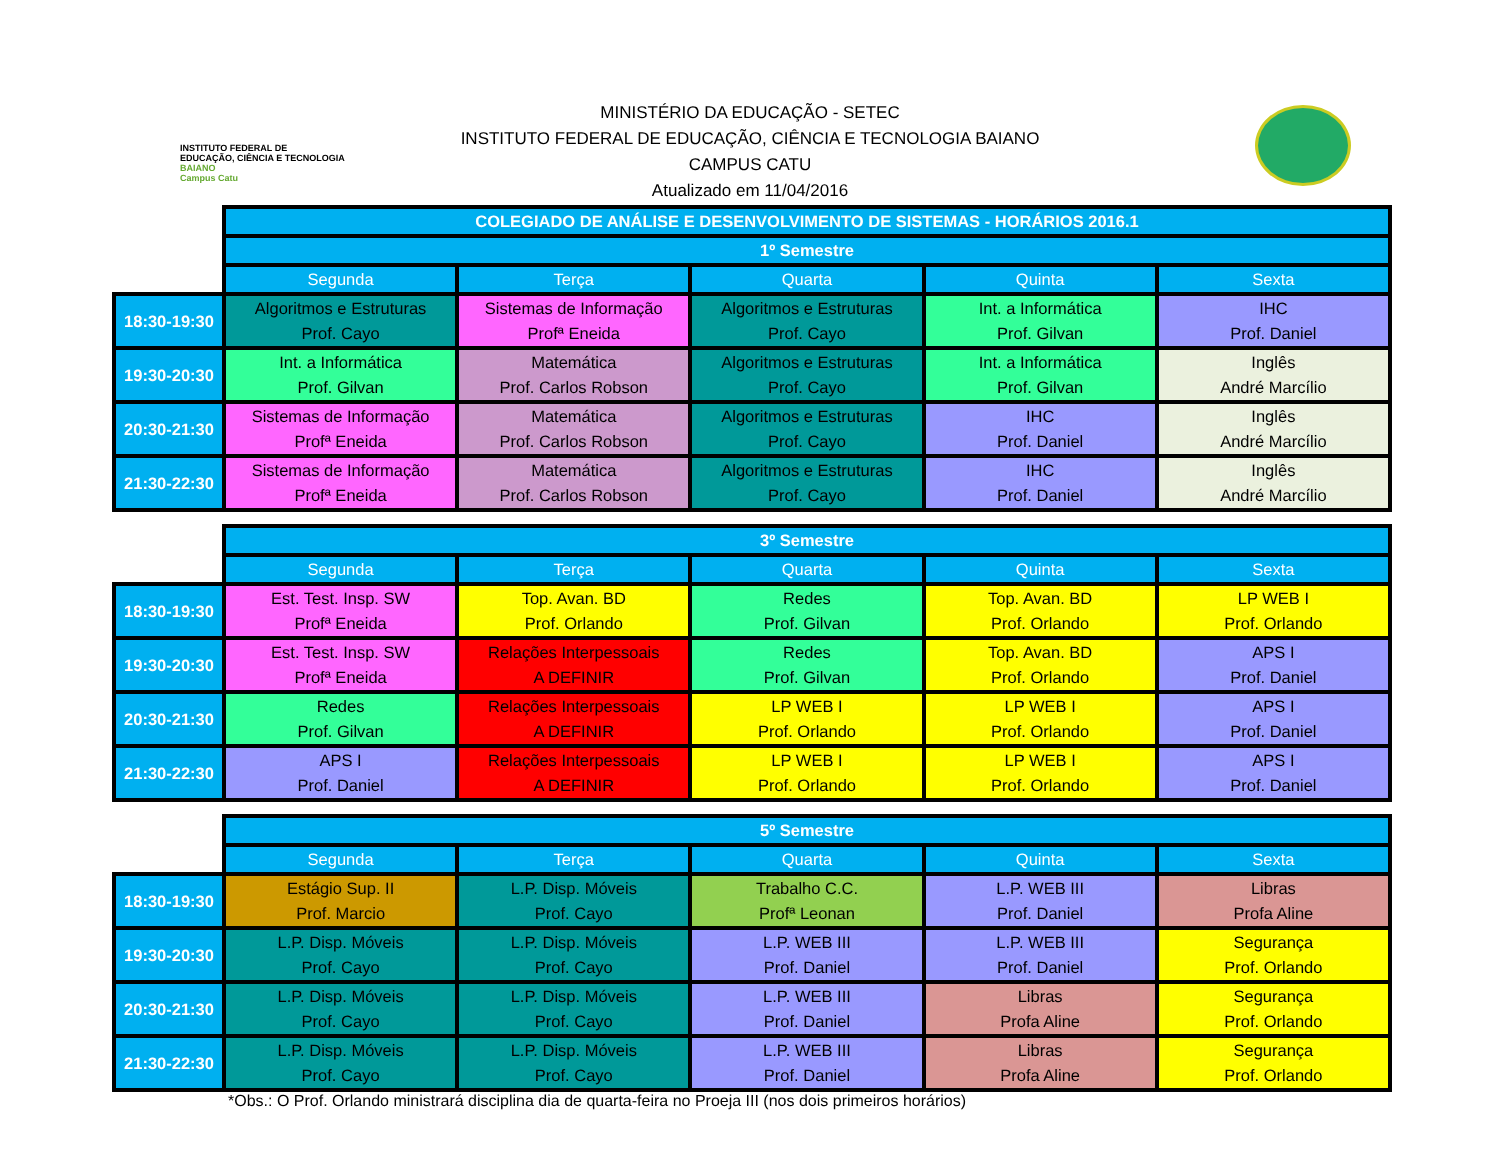INSTITUTO FEDERAL DE
EDUCAÇÃO, CIÊNCIA E TECNOLOGIA
BAIANO
Campus Catu
MINISTÉRIO DA EDUCAÇÃO - SETEC
INSTITUTO FEDERAL DE EDUCAÇÃO, CIÊNCIA E TECNOLOGIA BAIANO
CAMPUS CATU
Atualizado em 11/04/2016
| | COLEGIADO DE ANÁLISE E DESENVOLVIMENTO DE SISTEMAS - HORÁRIOS 2016.1 | | | | |
| | 1º Semestre | | | | |
| | Segunda | Terça | Quarta | Quinta | Sexta |
| 18:30-19:30 | Algoritmos e Estruturas Prof. Cayo | Sistemas de Informação Profª Eneida | Algoritmos e Estruturas Prof. Cayo | Int. a Informática Prof. Gilvan | IHC Prof. Daniel |
| 19:30-20:30 | Int. a Informática Prof. Gilvan | Matemática Prof. Carlos Robson | Algoritmos e Estruturas Prof. Cayo | Int. a Informática Prof. Gilvan | Inglês André Marcílio |
| 20:30-21:30 | Sistemas de Informação Profª Eneida | Matemática Prof. Carlos Robson | Algoritmos e Estruturas Prof. Cayo | IHC Prof. Daniel | Inglês André Marcílio |
| 21:30-22:30 | Sistemas de Informação Profª Eneida | Matemática Prof. Carlos Robson | Algoritmos e Estruturas Prof. Cayo | IHC Prof. Daniel | Inglês André Marcílio |
| | 3º Semestre | | | | |
| | Segunda | Terça | Quarta | Quinta | Sexta |
| 18:30-19:30 | Est. Test. Insp. SW Profª Eneida | Top. Avan. BD Prof. Orlando | Redes Prof. Gilvan | Top. Avan. BD Prof. Orlando | LP WEB I Prof. Orlando |
| 19:30-20:30 | Est. Test. Insp. SW Profª Eneida | Relações Interpessoais A DEFINIR | Redes Prof. Gilvan | Top. Avan. BD Prof. Orlando | APS I Prof. Daniel |
| 20:30-21:30 | Redes Prof. Gilvan | Relações Interpessoais A DEFINIR | LP WEB I Prof. Orlando | LP WEB I Prof. Orlando | APS I Prof. Daniel |
| 21:30-22:30 | APS I Prof. Daniel | Relações Interpessoais A DEFINIR | LP WEB I Prof. Orlando | LP WEB I Prof. Orlando | APS I Prof. Daniel |
| | 5º Semestre | | | | |
| | Segunda | Terça | Quarta | Quinta | Sexta |
| 18:30-19:30 | Estágio Sup. II Prof. Marcio | L.P. Disp. Móveis Prof. Cayo | Trabalho C.C. Profª Leonan | L.P. WEB III Prof. Daniel | Libras Profa Aline |
| 19:30-20:30 | L.P. Disp. Móveis Prof. Cayo | L.P. Disp. Móveis Prof. Cayo | L.P. WEB III Prof. Daniel | L.P. WEB III Prof. Daniel | Segurança Prof. Orlando |
| 20:30-21:30 | L.P. Disp. Móveis Prof. Cayo | L.P. Disp. Móveis Prof. Cayo | L.P. WEB III Prof. Daniel | Libras Profa Aline | Segurança Prof. Orlando |
| 21:30-22:30 | L.P. Disp. Móveis Prof. Cayo | L.P. Disp. Móveis Prof. Cayo | L.P. WEB III Prof. Daniel | Libras Profa Aline | Segurança Prof. Orlando |
*Obs.: O Prof. Orlando ministrará disciplina dia de quarta-feira no Proeja III (nos dois primeiros horários)